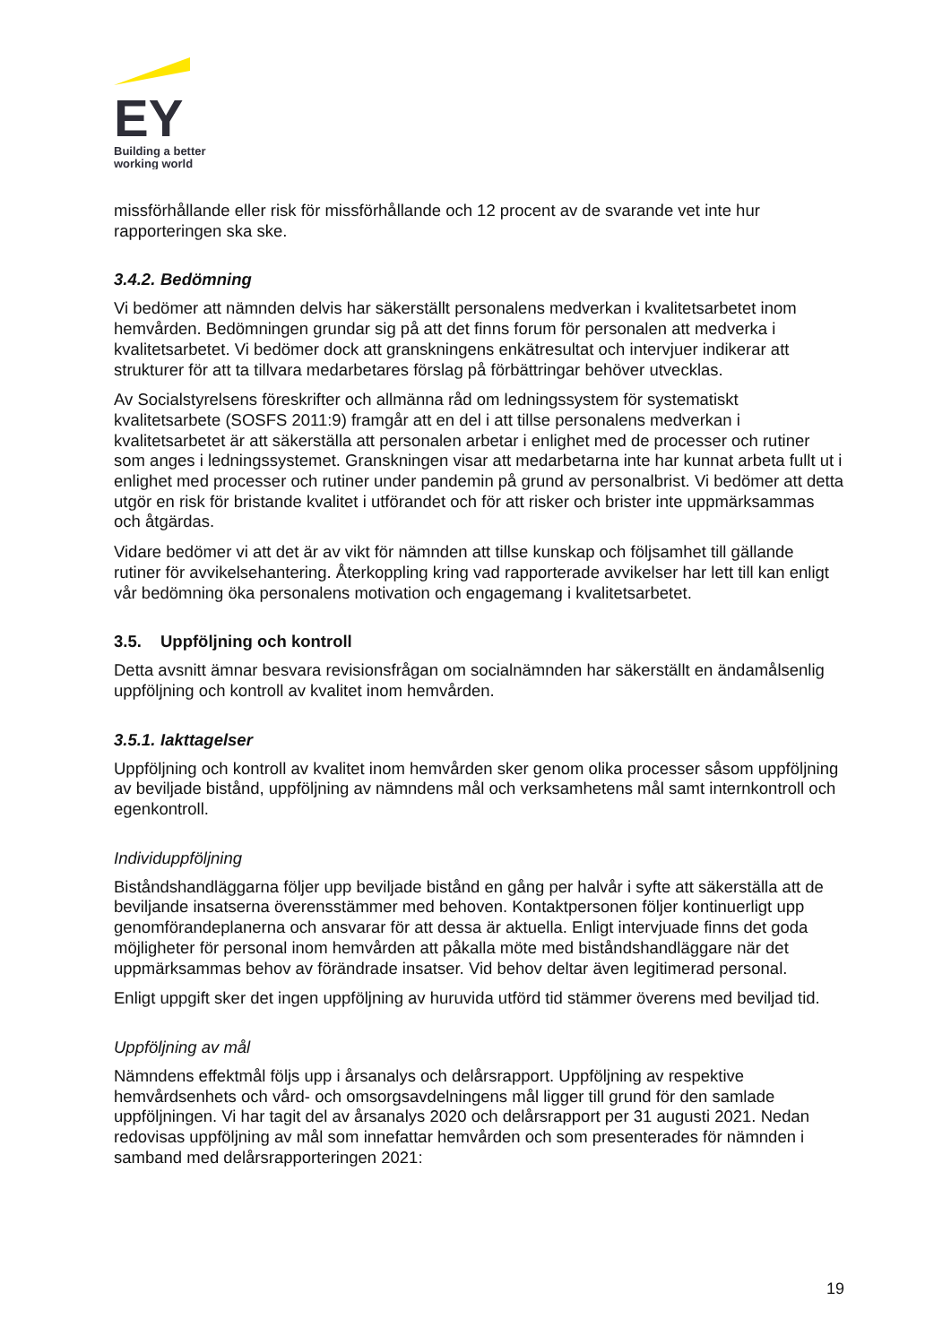EY
Building a better
working world
missförhållande eller risk för missförhållande och 12 procent av de svarande vet inte hur rapporteringen ska ske.
3.4.2. Bedömning
Vi bedömer att nämnden delvis har säkerställt personalens medverkan i kvalitetsarbetet inom hemvården. Bedömningen grundar sig på att det finns forum för personalen att medverka i kvalitetsarbetet. Vi bedömer dock att granskningens enkätresultat och intervjuer indikerar att strukturer för att ta tillvara medarbetares förslag på förbättringar behöver utvecklas.
Av Socialstyrelsens föreskrifter och allmänna råd om ledningssystem för systematiskt kvalitetsarbete (SOSFS 2011:9) framgår att en del i att tillse personalens medverkan i kvalitetsarbetet är att säkerställa att personalen arbetar i enlighet med de processer och rutiner som anges i ledningssystemet. Granskningen visar att medarbetarna inte har kunnat arbeta fullt ut i enlighet med processer och rutiner under pandemin på grund av personalbrist. Vi bedömer att detta utgör en risk för bristande kvalitet i utförandet och för att risker och brister inte uppmärksammas och åtgärdas.
Vidare bedömer vi att det är av vikt för nämnden att tillse kunskap och följsamhet till gällande rutiner för avvikelsehantering. Återkoppling kring vad rapporterade avvikelser har lett till kan enligt vår bedömning öka personalens motivation och engagemang i kvalitetsarbetet.
3.5. Uppföljning och kontroll
Detta avsnitt ämnar besvara revisionsfrågan om socialnämnden har säkerställt en ändamålsenlig uppföljning och kontroll av kvalitet inom hemvården.
3.5.1. Iakttagelser
Uppföljning och kontroll av kvalitet inom hemvården sker genom olika processer såsom uppföljning av beviljade bistånd, uppföljning av nämndens mål och verksamhetens mål samt internkontroll och egenkontroll.
Individuppföljning
Biståndshandläggarna följer upp beviljade bistånd en gång per halvår i syfte att säkerställa att de beviljande insatserna överensstämmer med behoven. Kontaktpersonen följer kontinuerligt upp genomförandeplanerna och ansvarar för att dessa är aktuella. Enligt intervjuade finns det goda möjligheter för personal inom hemvården att påkalla möte med biståndshandläggare när det uppmärksammas behov av förändrade insatser. Vid behov deltar även legitimerad personal.
Enligt uppgift sker det ingen uppföljning av huruvida utförd tid stämmer överens med beviljad tid.
Uppföljning av mål
Nämndens effektmål följs upp i årsanalys och delårsrapport. Uppföljning av respektive hemvårdsenhets och vård- och omsorgsavdelningens mål ligger till grund för den samlade uppföljningen. Vi har tagit del av årsanalys 2020 och delårsrapport per 31 augusti 2021. Nedan redovisas uppföljning av mål som innefattar hemvården och som presenterades för nämnden i samband med delårsrapporteringen 2021:
19